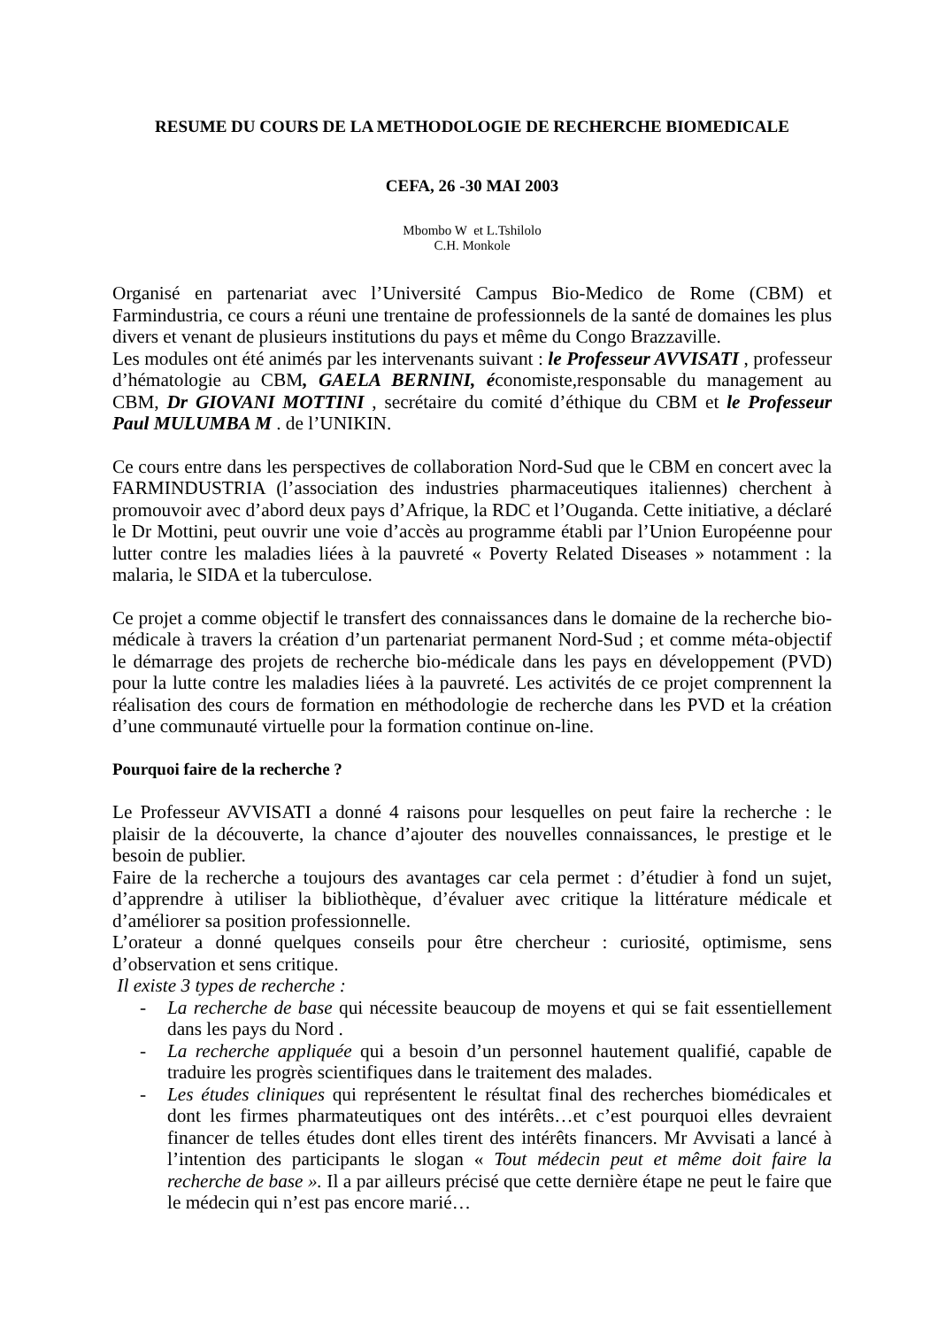RESUME DU COURS DE LA METHODOLOGIE DE RECHERCHE BIOMEDICALE
CEFA, 26 -30 MAI 2003
Mbombo W et L.Tshilolo
C.H. Monkole
Organisé en partenariat avec l’Université Campus Bio-Medico de Rome (CBM) et Farmindustria, ce cours a réuni une trentaine de professionnels de la santé de domaines les plus divers et venant de plusieurs institutions du pays et même du Congo Brazzaville.
Les modules ont été animés par les intervenants suivant : le Professeur AVVISATI , professeur d’hématologie au CBM, GAELA BERNINI, économiste,responsable du management au CBM, Dr GIOVANI MOTTINI , secrétaire du comité d’éthique du CBM et le Professeur Paul MULUMBA M . de l’UNIKIN.
Ce cours entre dans les perspectives de collaboration Nord-Sud que le CBM en concert avec la FARMINDUSTRIA (l’association des industries pharmaceutiques italiennes) cherchent à promouvoir avec d’abord deux pays d’Afrique, la RDC et l’Ouganda. Cette initiative, a déclaré le Dr Mottini, peut ouvrir une voie d’accès au programme établi par l’Union Européenne pour lutter contre les maladies liées à la pauvreté « Poverty Related Diseases » notamment : la malaria, le SIDA et la tuberculose.
Ce projet a comme objectif le transfert des connaissances dans le domaine de la recherche bio-médicale à travers la création d’un partenariat permanent Nord-Sud ; et comme méta-objectif le démarrage des projets de recherche bio-médicale dans les pays en développement (PVD) pour la lutte contre les maladies liées à la pauvreté. Les activités de ce projet comprennent la réalisation des cours de formation en méthodologie de recherche dans les PVD et la création d’une communauté virtuelle pour la formation continue on-line.
Pourquoi faire de la recherche ?
Le Professeur AVVISATI a donné 4 raisons pour lesquelles on peut faire la recherche : le plaisir de la découverte, la chance d’ajouter des nouvelles connaissances, le prestige et le besoin de publier.
Faire de la recherche a toujours des avantages car cela permet : d’étudier à fond un sujet, d’apprendre à utiliser la bibliothèque, d’évaluer avec critique la littérature médicale et d’améliorer sa position professionnelle.
L’orateur a donné quelques conseils pour être chercheur : curiosité, optimisme, sens d’observation et sens critique.
Il existe 3 types de recherche :
- La recherche de base qui nécessite beaucoup de moyens et qui se fait essentiellement dans les pays du Nord .
- La recherche appliquée qui a besoin d’un personnel hautement qualifié, capable de traduire les progrès scientifiques dans le traitement des malades.
- Les études cliniques qui représentent le résultat final des recherches biomédicales et dont les firmes pharmateutiques ont des intérêts…et c’est pourquoi elles devraient financer de telles études dont elles tirent des intérêts financers. Mr Avvisati a lancé à l’intention des participants le slogan « Tout médecin peut et même doit faire la recherche de base ». Il a par ailleurs précisé que cette dernière étape ne peut le faire que le médecin qui n’est pas encore marié…